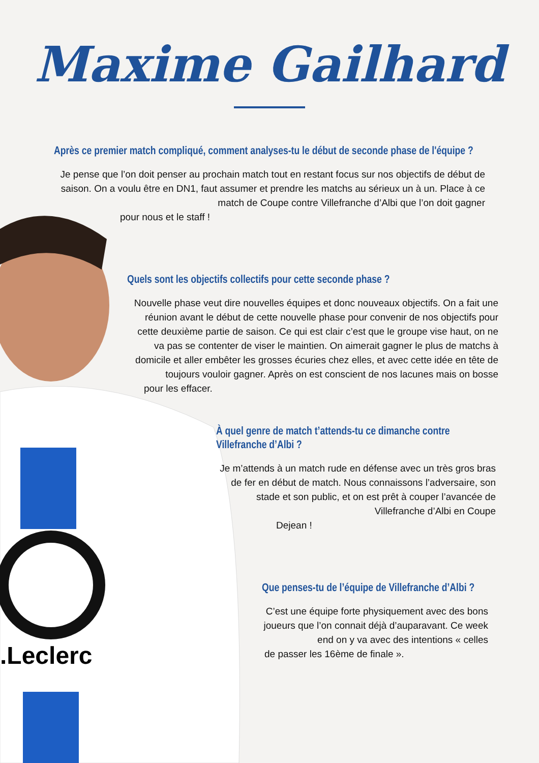.Leclerc
Maxime Gailhard
Après ce premier match compliqué, comment analyses-tu le début de seconde phase de l'équipe ?
Je pense que l’on doit penser au prochain match tout en restant focus sur nos objectifs de début de saison. On a voulu être en DN1, faut assumer et prendre les matchs au sérieux un à un. Place à ce match de Coupe contre Villefranche d’Albi que l’on doit gagner
pour nous et le staff !
Quels sont les objectifs collectifs pour cette seconde phase ?
Nouvelle phase veut dire nouvelles équipes et donc nouveaux objectifs. On a fait une réunion avant le début de cette nouvelle phase pour convenir de nos objectifs pour cette deuxième partie de saison. Ce qui est clair c’est que le groupe vise haut, on ne va pas se contenter de viser le maintien. On aimerait gagner le plus de matchs à domicile et aller embêter les grosses écuries chez elles, et avec cette idée en tête de toujours vouloir gagner. Après on est conscient de nos lacunes mais on bosse
pour les effacer.
À quel genre de match t’attends-tu ce dimanche contre Villefranche d’Albi ?
Je m’attends à un match rude en défense avec un très gros bras de fer en début de match. Nous connaissons l’adversaire, son stade et son public, et on est prêt à couper l’avancée de Villefranche d’Albi en Coupe
Dejean !
Que penses-tu de l’équipe de Villefranche d’Albi ?
C’est une équipe forte physiquement avec des bons joueurs que l’on connait déjà d’auparavant. Ce week end on y va avec des intentions « celles
de passer les 16ème de finale ».